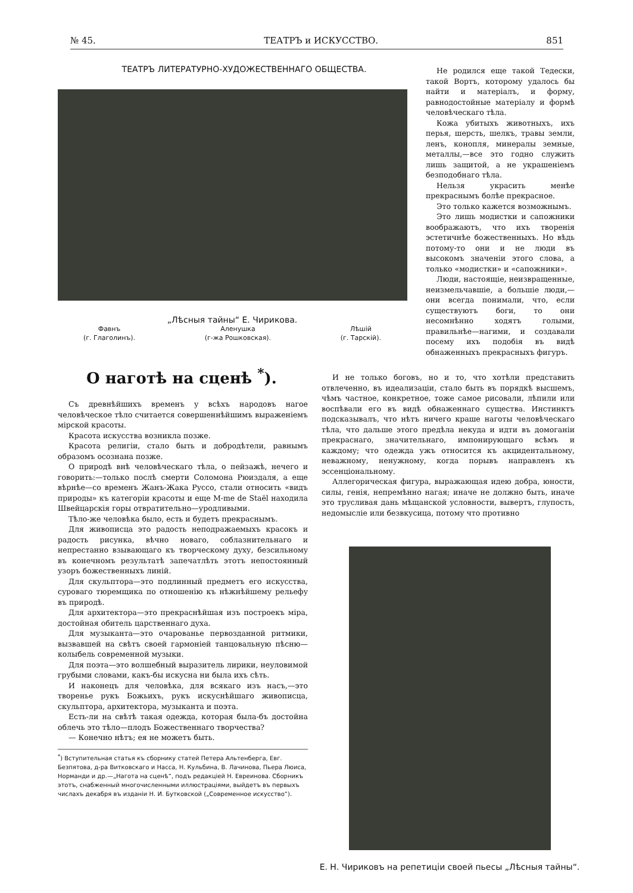№ 45. ТЕАТРЪ и ИСКУССТВО. 851
ТЕАТРЪ ЛИТЕРАТУРНО-ХУДОЖЕСТВЕННАГО ОБЩЕСТВА.
„Лѣсныя тайны“ Е. Чирикова.
Фавнъ
(г. Глаголинъ). Аленушка
(г-жа Рошковская). Лѣшій
(г. Тарскій).
Не родился еще такой Тедески, такой Вортъ, которому удалось бы найти и матеріалъ, и форму, равнодостойные матеріалу и формѣ человѣческаго тѣла.
Кожа убитыхъ животныхъ, ихъ перья, шерсть, шелкъ, травы земли, ленъ, конопля, минералы земные, металлы,—все это годно служить лишь защитой, а не украшеніемъ безподобнаго тѣла.
Нельзя украсить менѣе прекраснымъ болѣе прекрасное.
Это только кажется возможнымъ.
Это лишь модистки и сапожники воображаютъ, что ихъ творенія эстетичнѣе божественныхъ. Но вѣдь потому-то они и не люди въ высокомъ значеніи этого слова, а только «модистки» и «сапожники».
Люди, настоящіе, неизвращенные, неизмельчавшіе, а большіе люди,—они всегда понимали, что, если существуютъ боги, то они несомнѣнно ходятъ голыми, правильнѣе—нагими, и создавали посему ихъ подобія въ видѣ обнаженныхъ прекрасныхъ фигуръ.
О наготѣ на сценѣ <sup>*</sup>).
Съ древнѣйшихъ временъ у всѣхъ народовъ нагое человѣческое тѣло считается совершеннѣйшимъ выраженіемъ мірской красоты.
Красота искусства возникла позже.
Красота религіи, стало быть и добродѣтели, равнымъ образомъ осознана позже.
О природѣ внѣ человѣческаго тѣла, о пейзажѣ, нечего и говорить:—только послѣ смерти Соломона Рюиздаля, а еще вѣрнѣе—со временъ Жанъ-Жака Руссо, стали относить «видъ природы» къ категоріи красоты и еще M-me de Staël находила Швейцарскія горы отвратительно—уродливыми.
Тѣло-же человѣка было, есть и будетъ прекраснымъ.
Для живописца это радость неподражаемыхъ красокъ и радость рисунка, вѣчно новаго, соблазнительнаго и непрестанно взывающаго къ творческому духу, безсильному въ конечномъ результатѣ запечатлѣть этотъ непостоянный узоръ божественныхъ линій.
Для скульптора—это подлинный предметъ его искусства, суроваго тюремщика по отношенію къ нѣжнѣйшему рельефу въ природѣ.
Для архитектора—это прекраснѣйшая изъ построекъ міра, достойная обитель царственнаго духа.
Для музыканта—это очарованье первозданной ритмики, вызвавшей на свѣтъ своей гармоніей танцовальную пѣсню—колыбель современной музыки.
Для поэта—это волшебный выразитель лирики, неуловимой грубыми словами, какъ-бы искусна ни была ихъ сѣть.
И наконецъ для человѣка, для всякаго изъ насъ,—это творенье рукъ Божьихъ, рукъ искуснѣйшаго живописца, скульптора, архитектора, музыканта и поэта.
Есть-ли на свѣтѣ такая одежда, которая была-бъ достойна облечь это тѣло—плодъ Божественнаго творчества?
— Конечно нѣтъ; ея не можетъ быть.
<sup>*</sup>) Вступительная статья къ сборнику статей Петера Альтенберга, Евг. Безпятова, д-ра Витковскаго и Насса, Н. Кульбина, В. Лачинова, Пьера Люиса, Норманди и др.—„Нагота на сценѣ“, подъ редакціей Н. Евреинова. Сборникъ этотъ, снабженный многочисленными иллюстраціями, выйдетъ въ первыхъ числахъ декабря въ изданіи Н. И. Бутковской („Современное искусство“).
И не только боговъ, но и то, что хотѣли представить отвлеченно, въ идеализаціи, стало быть въ порядкѣ высшемъ, чѣмъ частное, конкретное, тоже самое рисовали, лѣпили или воспѣвали его въ видѣ обнаженнаго существа. Инстинктъ подсказывалъ, что нѣтъ ничего краше наготы человѣческаго тѣла, что дальше этого предѣла некуда и идти въ домоганіи прекраснаго, значительнаго, импонирующаго всѣмъ и каждому; что одежда ужъ относится къ акцидентальному, неважному, ненужному, когда порывъ направленъ къ эссенціональному.
Аллегорическая фигура, выражающая идею добра, юности, силы, генія, непремѣнно нагая; иначе не должно быть, иначе это трусливая дань мѣщанской условности, вывертъ, глупость, недомысліе или безвкусица, потому что противно
Е. Н. Чириковъ на репетиціи своей пьесы „Лѣсныя тайны“.